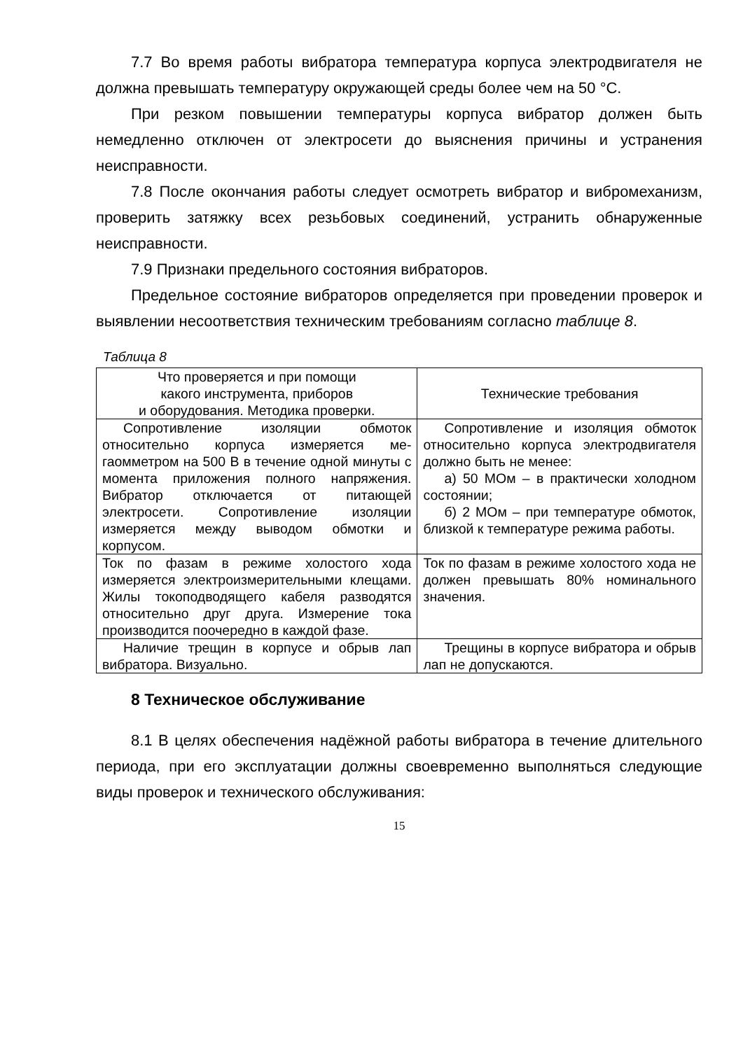7.7 Во время работы вибратора температура корпуса электро­двигателя не должна превышать температуру окружающей среды более чем на 50 °С.
При резком повышении температуры корпуса вибратор должен быть немедленно отключен от электросети до выяснения причины и устранения неисправности.
7.8 После окончания работы следует осмотреть вибратор и вибромеханизм, проверить затяжку всех резьбовых соединений, устранить обнаруженные неисправности.
7.9 Признаки предельного состояния вибраторов.
Предельное состояние вибраторов определяется при прове­дении проверок и выявлении несоответствия техническим требо­ваниям согласно таблице 8.
Таблица 8
| Что проверяется и при помощи какого инструмента, приборов и оборудования. Методика проверки. | Технические требования |
| --- | --- |
| Сопротивление изоляции обмоток относительно корпуса измеряется ме­гаомметром на 500 В в течение одной минуты с момента приложения полно­го напряжения. Вибратор отключается от питающей электросети. Сопротив­ление изоляции измеряется между выводом обмотки и корпусом. | Сопротивление и изоляция об­моток относительно корпуса электродвигателя должно быть не менее: а) 50 МОм – в практически хо­лодном состоянии; б) 2 МОм – при температуре обмоток, близкой к температуре режима работы. |
| Ток по фазам в режиме холостого хо­да измеряется электроизмеритель­ными клещами. Жилы токоподводя­щего кабеля разводятся относитель­но друг друга. Измерение тока произ­водится поочередно в каждой фазе. | Ток по фазам в режиме холостого хода не должен превышать 80% номинального значения. |
| Наличие трещин в корпусе и обрыв лап вибратора. Визуально. | Трещины в корпусе вибратора и обрыв лап не допускаются. |
8 Техническое обслуживание
8.1 В целях обеспечения надёжной работы вибратора в те­чение длительного периода, при его эксплуатации должны свое­временно выполняться следующие виды проверок и технического обслуживания:
15